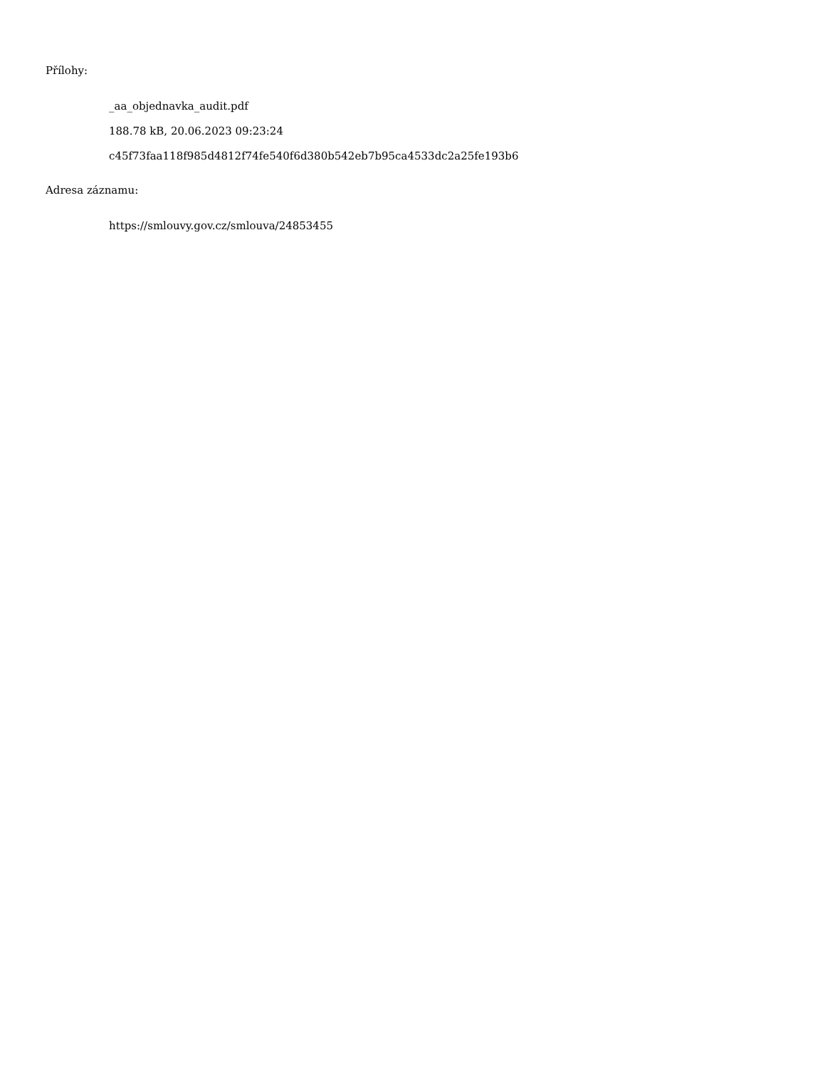Přílohy:
_aa_objednavka_audit.pdf
188.78 kB, 20.06.2023 09:23:24
c45f73faa118f985d4812f74fe540f6d380b542eb7b95ca4533dc2a25fe193b6
Adresa záznamu:
https://smlouvy.gov.cz/smlouva/24853455